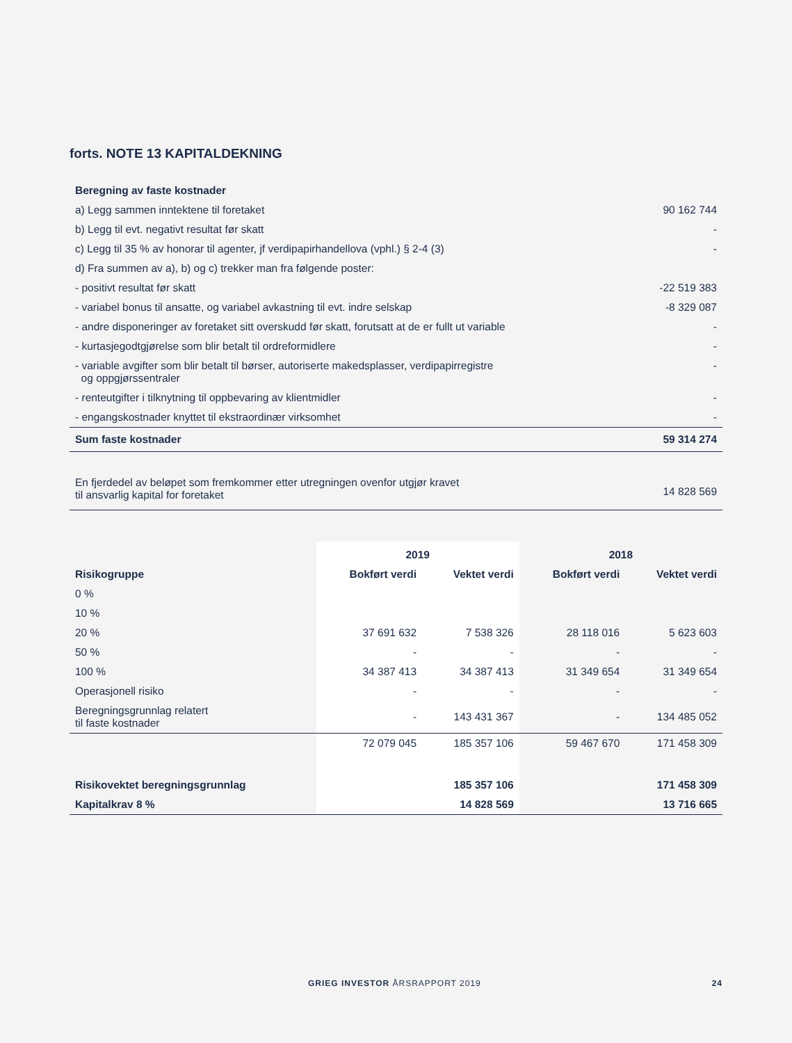forts. NOTE 13 KAPITALDEKNING
| Beregning av faste kostnader | |
| a) Legg sammen inntektene til foretaket | 90 162 744 |
| b) Legg til evt. negativt resultat før skatt | - |
| c) Legg til 35 % av honorar til agenter, jf verdipapirhandellova (vphl.) § 2-4 (3) | - |
| d) Fra summen av a), b) og c) trekker man fra følgende poster: | |
| - positivt resultat før skatt | -22 519 383 |
| - variabel bonus til ansatte, og variabel avkastning til evt. indre selskap | -8 329 087 |
| - andre disponeringer av foretaket sitt overskudd før skatt, forutsatt at de er fullt ut variable | - |
| - kurtasjegodtgjørelse som blir betalt til ordreformidlere | - |
| - variable avgifter som blir betalt til børser, autoriserte makedsplasser, verdipapirregistre og oppgjørssentraler | - |
| - renteutgifter i tilknytning til oppbevaring av klientmidler | - |
| - engangskostnader knyttet til ekstraordinær virksomhet | - |
| Sum faste kostnader | 59 314 274 |
| En fjerdedel av beløpet som fremkommer etter utregningen ovenfor utgjør kravet til ansvarlig kapital for foretaket | 14 828 569 |
| | 2019 | | 2018 | |
| --- | --- | --- | --- | --- |
| Risikogruppe | Bokført verdi | Vektet verdi | Bokført verdi | Vektet verdi |
| 0 % | | | | |
| 10 % | | | | |
| 20 % | 37 691 632 | 7 538 326 | 28 118 016 | 5 623 603 |
| 50 % | - | - | - | - |
| 100 % | 34 387 413 | 34 387 413 | 31 349 654 | 31 349 654 |
| Operasjonell risiko | - | - | - | - |
| Beregningsgrunnlag relatert til faste kostnader | - | 143 431 367 | - | 134 485 052 |
| | 72 079 045 | 185 357 106 | 59 467 670 | 171 458 309 |
| Risikovektet beregningsgrunnlag | | 185 357 106 | | 171 458 309 |
| Kapitalkrav 8 % | | 14 828 569 | | 13 716 665 |
GRIEG INVESTOR ÅRSRAPPORT 2019 24